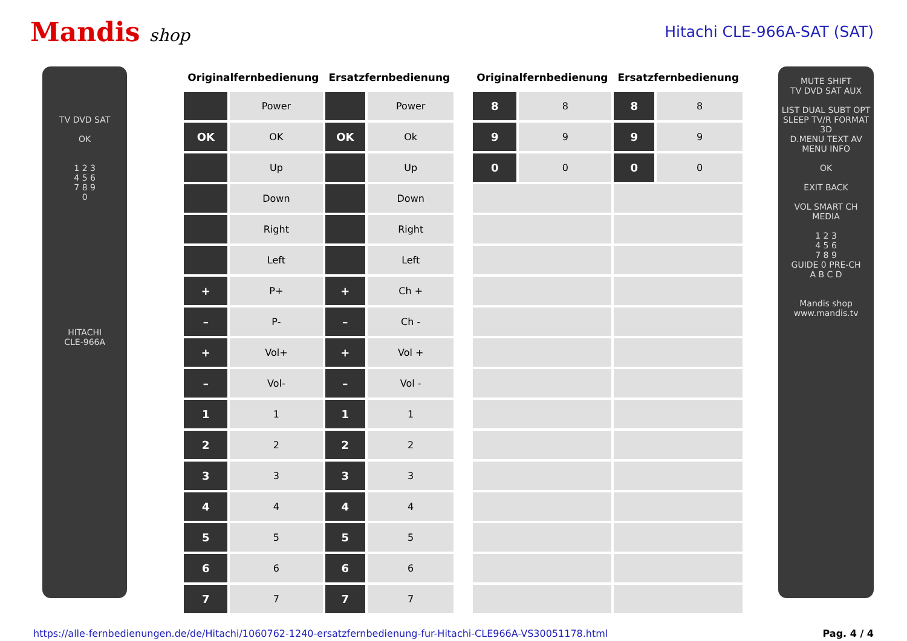Mandis shop Hitachi CLE-966A-SAT (SAT)
TV DVD SAT
OK
1 2 3
4 5 6
7 8 9
0
HITACHI
CLE-966A
| Originalfernbedienung | | Ersatzfernbedienung | |
| --- | --- | --- | --- |
| | Power | | Power |
| OK | OK | OK | Ok |
| | Up | | Up |
| | Down | | Down |
| | Right | | Right |
| | Left | | Left |
| + | P+ | + | Ch + |
| – | P- | – | Ch - |
| + | Vol+ | + | Vol + |
| – | Vol- | – | Vol - |
| 1 | 1 | 1 | 1 |
| 2 | 2 | 2 | 2 |
| 3 | 3 | 3 | 3 |
| 4 | 4 | 4 | 4 |
| 5 | 5 | 5 | 5 |
| 6 | 6 | 6 | 6 |
| 7 | 7 | 7 | 7 |
| Originalfernbedienung | | Ersatzfernbedienung | |
| --- | --- | --- | --- |
| 8 | 8 | 8 | 8 |
| 9 | 9 | 9 | 9 |
| 0 | 0 | 0 | 0 |
MUTE SHIFT
TV DVD SAT AUX
LIST DUAL SUBT OPT
SLEEP TV/R FORMAT 3D
D.MENU TEXT AV
MENU INFO
OK
EXIT BACK
VOL SMART CH
MEDIA
1 2 3
4 5 6
7 8 9
GUIDE 0 PRE-CH
A B C D
Mandis shop
www.mandis.tv
https://alle-fernbedienungen.de/de/Hitachi/1060762-1240-ersatzfernbedienung-fur-Hitachi-CLE966A-VS30051178.html Pag. 4 / 4